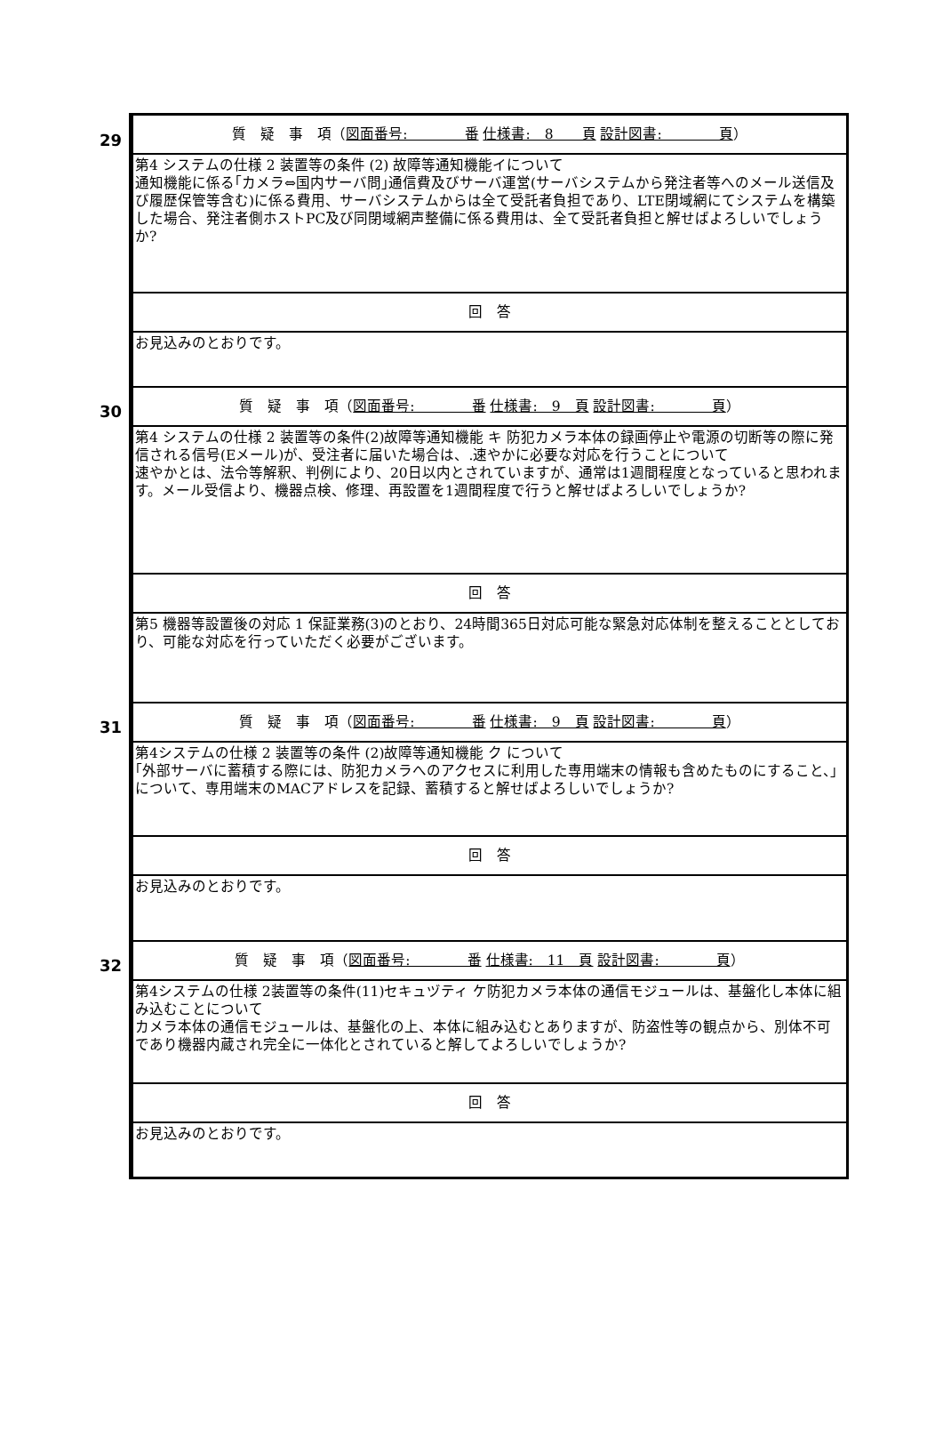| 29 | 質 疑 事 項（ 図面番号: 番 仕様書: 8 頁 設計図書: 頁 ） |
| | 第4 システムの仕様 2 装置等の条件 (2) 故障等通知機能イについて 通知機能に係る｢カメラ⇔国内サーバ問｣通信費及びサーバ運営(サーバシステムから発注者等へのメール送信及び履歴保管等含む)に係る費用、サーバシステムからは全て受託者負担であり、LTE閉域網にてシステムを構築した場合、発注者側ホストPC及び同閉域網声整備に係る費用は、全て受託者負担と解せばよろしいでしょうか? |
| | 回 答 |
| | お見込みのとおりです。 |
| 30 | 質 疑 事 項（ 図面番号: 番 仕様書: 9 頁 設計図書: 頁 ） |
| | 第4 システムの仕様 2 装置等の条件(2)故障等通知機能 キ 防犯カメラ本体の録画停止や電源の切断等の際に発信される信号(Eメール)が、受注者に届いた場合は、.速やかに必要な対応を行うことについて 速やかとは、法令等解釈、判例により、20日以内とされていますが、通常は1週間程度となっていると思われます。メール受信より、機器点検、修理、再設置を1週間程度で行うと解せばよろしいでしょうか? |
| | 回 答 |
| | 第5 機器等設置後の対応 1 保証業務(3)のとおり、24時間365日対応可能な緊急対応体制を整えることとしており、可能な対応を行っていただく必要がございます。 |
| 31 | 質 疑 事 項（ 図面番号: 番 仕様書: 9 頁 設計図書: 頁 ） |
| | 第4システムの仕様 2 装置等の条件 (2)故障等通知機能 ク について ｢外部サーバに蓄積する際には、防犯カメラへのアクセスに利用した専用端末の情報も含めたものにすること、｣について、専用端末のMACアドレスを記録、蓄積すると解せばよろしいでしょうか? |
| | 回 答 |
| | お見込みのとおりです。 |
| 32 | 質 疑 事 項（ 図面番号: 番 仕様書: 11 頁 設計図書: 頁 ） |
| | 第4システムの仕様 2装置等の条件(11)セキュヅティ ケ防犯カメラ本体の通信モジュールは、基盤化し本体に組み込むことについて カメラ本体の通信モジュールは、基盤化の上、本体に組み込むとありますが、防盗性等の観点から、別体不可であり機器内蔵され完全に一体化とされていると解してよろしいでしょうか? |
| | 回 答 |
| | お見込みのとおりです。 |